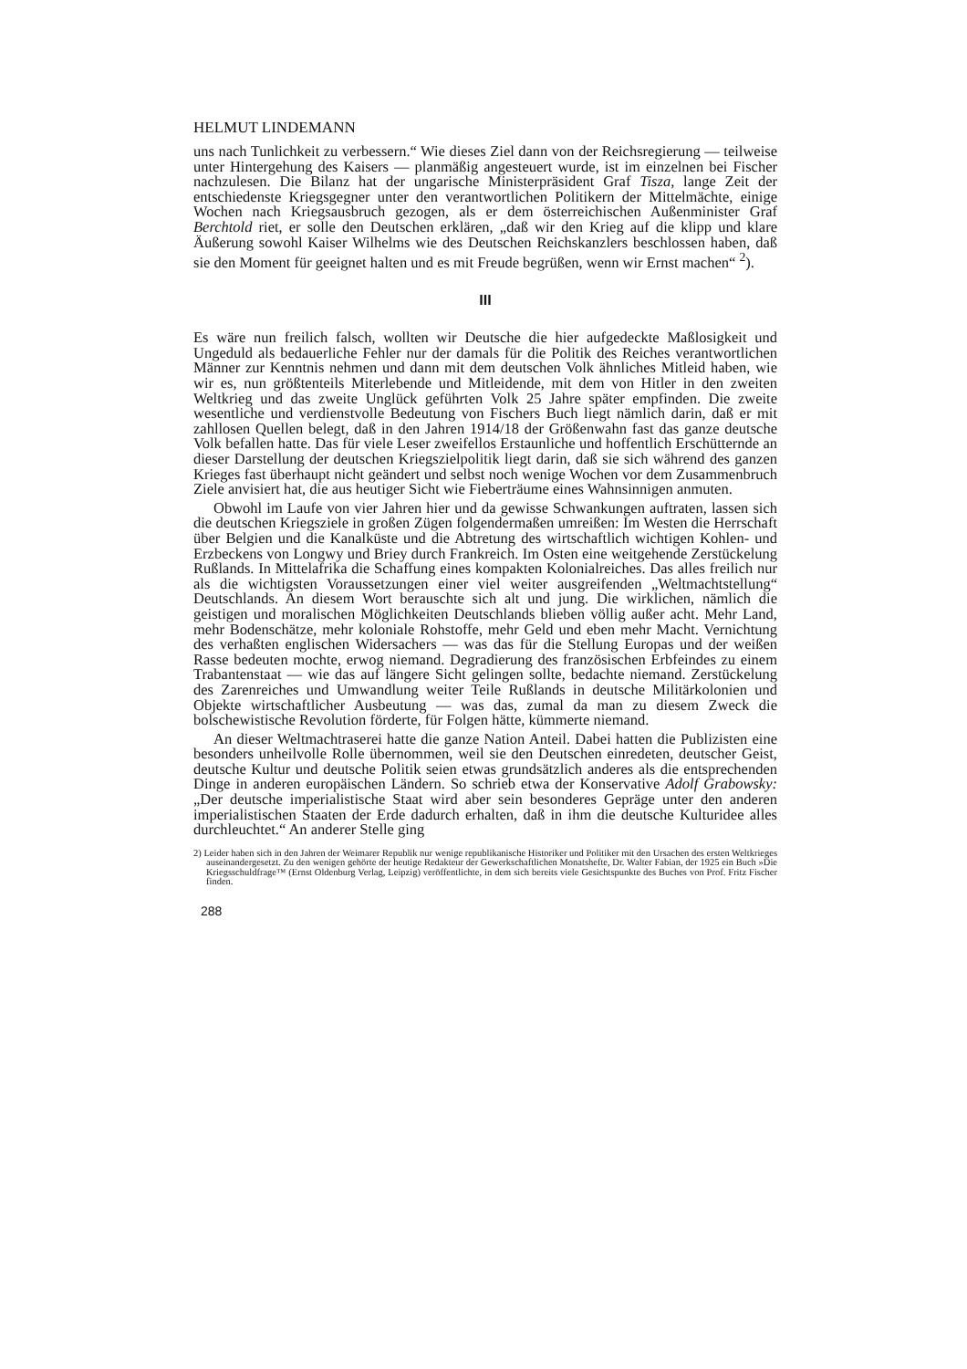HELMUT LINDEMANN
uns nach Tunlichkeit zu verbessern.“ Wie dieses Ziel dann von der Reichsregierung — teilweise unter Hintergehung des Kaisers — planmäßig angesteuert wurde, ist im einzelnen bei Fischer nachzulesen. Die Bilanz hat der ungarische Ministerpräsident Graf Tisza, lange Zeit der entschiedenste Kriegsgegner unter den verantwortlichen Politikern der Mittelmächte, einige Wochen nach Kriegsausbruch gezogen, als er dem österreichischen Außenminister Graf Berchtold riet, er solle den Deutschen erklären, „daß wir den Krieg auf die klipp und klare Äußerung sowohl Kaiser Wilhelms wie des Deutschen Reichskanzlers beschlossen haben, daß sie den Moment für geeignet halten und es mit Freude begrüßen, wenn wir Ernst machen“ <sup>2</sup>).
III
Es wäre nun freilich falsch, wollten wir Deutsche die hier aufgedeckte Maßlosigkeit und Ungeduld als bedauerliche Fehler nur der damals für die Politik des Reiches verantwortlichen Männer zur Kenntnis nehmen und dann mit dem deutschen Volk ähnliches Mitleid haben, wie wir es, nun größtenteils Miterlebende und Mitleidende, mit dem von Hitler in den zweiten Weltkrieg und das zweite Unglück geführten Volk 25 Jahre später empfinden. Die zweite wesentliche und verdienstvolle Bedeutung von Fischers Buch liegt nämlich darin, daß er mit zahllosen Quellen belegt, daß in den Jahren 1914/18 der Größenwahn fast das ganze deutsche Volk befallen hatte. Das für viele Leser zweifellos Erstaunliche und hoffentlich Erschütternde an dieser Darstellung der deutschen Kriegszielpolitik liegt darin, daß sie sich während des ganzen Krieges fast überhaupt nicht geändert und selbst noch wenige Wochen vor dem Zusammenbruch Ziele anvisiert hat, die aus heutiger Sicht wie Fieberträume eines Wahnsinnigen anmuten.
Obwohl im Laufe von vier Jahren hier und da gewisse Schwankungen auftraten, lassen sich die deutschen Kriegsziele in großen Zügen folgendermaßen umreißen: Im Westen die Herrschaft über Belgien und die Kanalküste und die Abtretung des wirtschaftlich wichtigen Kohlen- und Erzbeckens von Longwy und Briey durch Frankreich. Im Osten eine weitgehende Zerstückelung Rußlands. In Mittelafrika die Schaffung eines kompakten Kolonialreiches. Das alles freilich nur als die wichtigsten Voraussetzungen einer viel weiter ausgreifenden „Weltmachtstellung“ Deutschlands. An diesem Wort berauschte sich alt und jung. Die wirklichen, nämlich die geistigen und moralischen Möglichkeiten Deutschlands blieben völlig außer acht. Mehr Land, mehr Bodenschätze, mehr koloniale Rohstoffe, mehr Geld und eben mehr Macht. Vernichtung des verhaßten englischen Widersachers — was das für die Stellung Europas und der weißen Rasse bedeuten mochte, erwog niemand. Degradierung des französischen Erbfeindes zu einem Trabantenstaat — wie das auf längere Sicht gelingen sollte, bedachte niemand. Zerstückelung des Zarenreiches und Umwandlung weiter Teile Rußlands in deutsche Militärkolonien und Objekte wirtschaftlicher Ausbeutung — was das, zumal da man zu diesem Zweck die bolschewistische Revolution förderte, für Folgen hätte, kümmerte niemand.
An dieser Weltmachtraserei hatte die ganze Nation Anteil. Dabei hatten die Publizisten eine besonders unheilvolle Rolle übernommen, weil sie den Deutschen einredeten, deutscher Geist, deutsche Kultur und deutsche Politik seien etwas grundsätzlich anderes als die entsprechenden Dinge in anderen europäischen Ländern. So schrieb etwa der Konservative Adolf Grabowsky: „Der deutsche imperialistische Staat wird aber sein besonderes Gepräge unter den anderen imperialistischen Staaten der Erde dadurch erhalten, daß in ihm die deutsche Kulturidee alles durchleuchtet.“ An anderer Stelle ging
2) Leider haben sich in den Jahren der Weimarer Republik nur wenige republikanische Historiker und Politiker mit den Ursachen des ersten Weltkrieges auseinandergesetzt. Zu den wenigen gehörte der heutige Redakteur der Gewerkschaftlichen Monatshefte, Dr. Walter Fabian, der 1925 ein Buch »Die Kriegsschuldfrage™ (Ernst Oldenburg Verlag, Leipzig) veröffentlichte, in dem sich bereits viele Gesichtspunkte des Buches von Prof. Fritz Fischer finden.
288